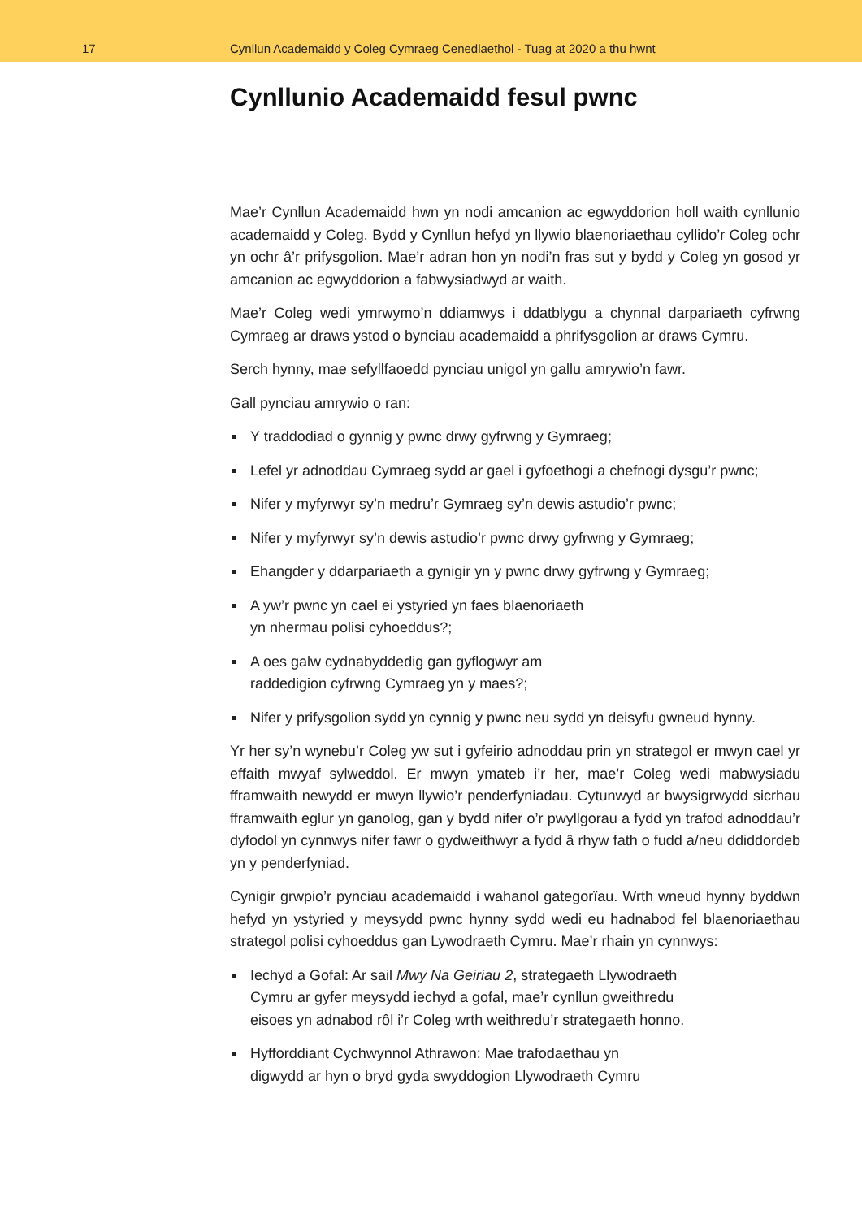17
Cynllun Academaidd y Coleg Cymraeg Cenedlaethol - Tuag at 2020 a thu hwnt
Cynllunio Academaidd fesul pwnc
Mae’r Cynllun Academaidd hwn yn nodi amcanion ac egwyddorion holl waith cynllunio academaidd y Coleg. Bydd y Cynllun hefyd yn llywio blaenoriaethau cyllido’r Coleg ochr yn ochr â’r prifysgolion. Mae’r adran hon yn nodi’n fras sut y bydd y Coleg yn gosod yr amcanion ac egwyddorion a fabwysiadwyd ar waith.
Mae’r Coleg wedi ymrwymo’n ddiamwys i ddatblygu a chynnal darpariaeth cyfrwng Cymraeg ar draws ystod o bynciau academaidd a phrifysgolion ar draws Cymru.
Serch hynny, mae sefyllfaoedd pynciau unigol yn gallu amrywio’n fawr.
Gall pynciau amrywio o ran:
Y traddodiad o gynnig y pwnc drwy gyfrwng y Gymraeg;
Lefel yr adnoddau Cymraeg sydd ar gael i gyfoethogi a chefnogi dysgu’r pwnc;
Nifer y myfyrwyr sy’n medru’r Gymraeg sy’n dewis astudio’r pwnc;
Nifer y myfyrwyr sy’n dewis astudio’r pwnc drwy gyfrwng y Gymraeg;
Ehangder y ddarpariaeth a gynigir yn y pwnc drwy gyfrwng y Gymraeg;
A yw’r pwnc yn cael ei ystyried yn faes blaenoriaeth
yn nhermau polisi cyhoeddus?;
A oes galw cydnabyddedig gan gyflogwyr am
raddedigion cyfrwng Cymraeg yn y maes?;
Nifer y prifysgolion sydd yn cynnig y pwnc neu sydd yn deisyfu gwneud hynny.
Yr her sy’n wynebu’r Coleg yw sut i gyfeirio adnoddau prin yn strategol er mwyn cael yr effaith mwyaf sylweddol. Er mwyn ymateb i’r her, mae’r Coleg wedi mabwysiadu fframwaith newydd er mwyn llywio’r penderfyniadau. Cytunwyd ar bwysigrwydd sicrhau fframwaith eglur yn ganolog, gan y bydd nifer o’r pwyllgorau a fydd yn trafod adnoddau’r dyfodol yn cynnwys nifer fawr o gydweithwyr a fydd â rhyw fath o fudd a/neu ddiddordeb yn y penderfyniad.
Cynigir grwpio’r pynciau academaidd i wahanol gategorïau. Wrth wneud hynny byddwn hefyd yn ystyried y meysydd pwnc hynny sydd wedi eu hadnabod fel blaenoriaethau strategol polisi cyhoeddus gan Lywodraeth Cymru. Mae’r rhain yn cynnwys:
Iechyd a Gofal: Ar sail Mwy Na Geiriau 2, strategaeth Llywodraeth
Cymru ar gyfer meysydd iechyd a gofal, mae’r cynllun gweithredu
eisoes yn adnabod rôl i’r Coleg wrth weithredu’r strategaeth honno.
Hyfforddiant Cychwynnol Athrawon: Mae trafodaethau yn
digwydd ar hyn o bryd gyda swyddogion Llywodraeth Cymru